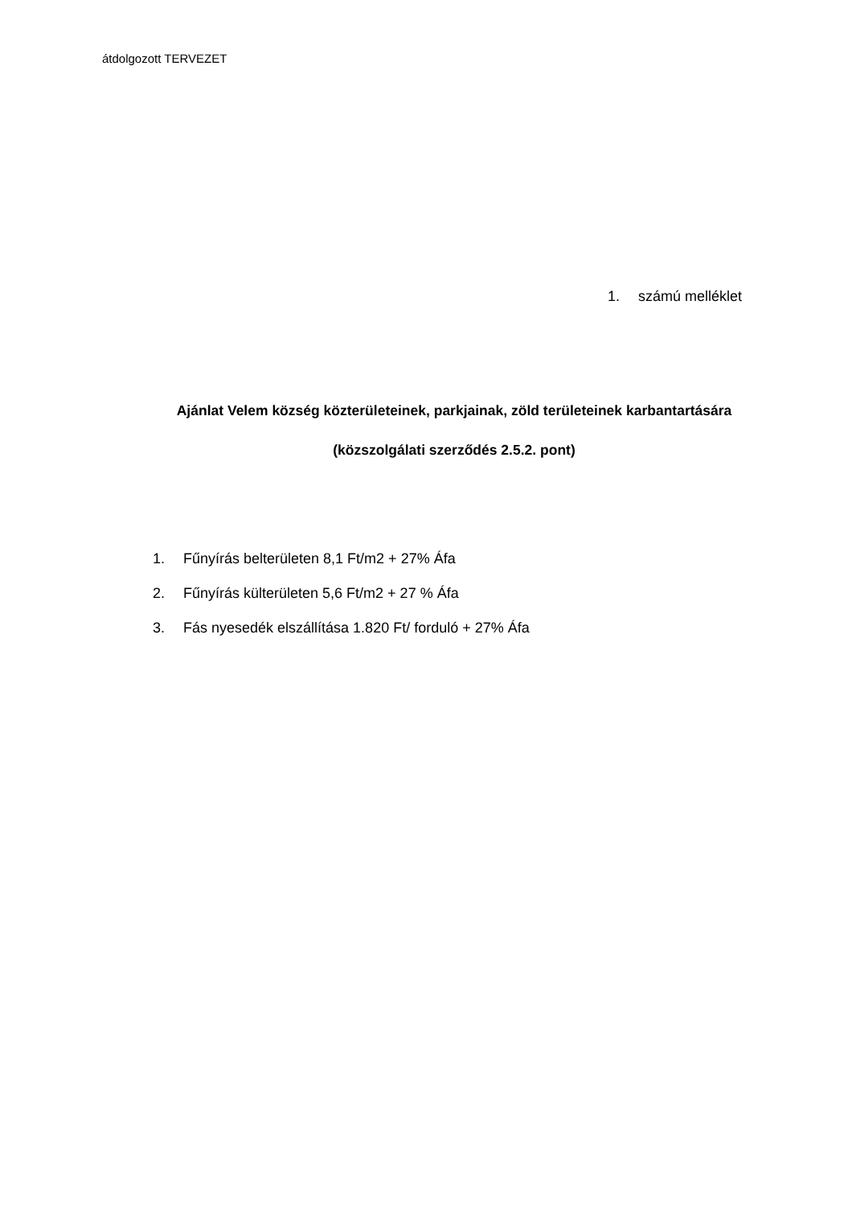átdolgozott TERVEZET
1. számú melléklet
Ajánlat Velem község közterületeinek, parkjainak, zöld területeinek karbantartására
(közszolgálati szerződés 2.5.2. pont)
1. Fűnyírás belterületen 8,1 Ft/m2 + 27% Áfa
2. Fűnyírás külterületen 5,6 Ft/m2 + 27 % Áfa
3. Fás nyesedék elszállítása 1.820 Ft/ forduló + 27% Áfa